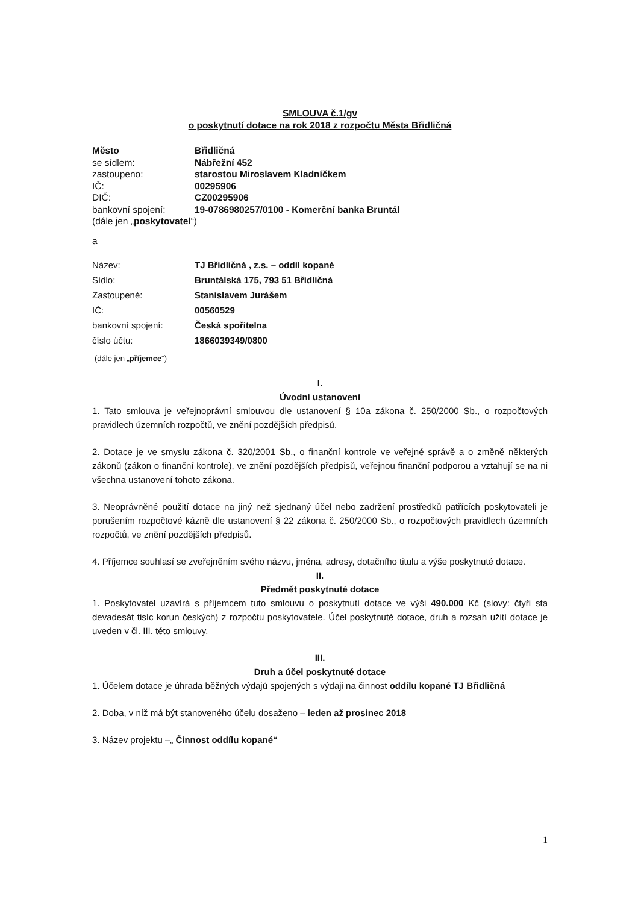SMLOUVA č.1/gv
o poskytnutí dotace na rok 2018 z rozpočtu Města Břidličná
| Město | Břidličná |
| se sídlem: | Nábřežní 452 |
| zastoupeno: | starostou Miroslavem Kladníčkem |
| IČ: | 00295906 |
| DIČ: | CZ00295906 |
| bankovní spojení: | 19-0786980257/0100 - Komerční banka Bruntál |
| (dále jen „ poskytovatel “) | |
a
| Název: | TJ Břidličná , z.s. – oddíl kopané |
| Sídlo: | Bruntálská 175, 793 51 Břidličná |
| Zastoupené: | Stanislavem Jurášem |
| IČ: | 00560529 |
| bankovní spojení: | Česká spořitelna |
| číslo účtu: | 1866039349/0800 |
(dále jen „příjemce“)
I.
Úvodní ustanovení
1. Tato smlouva je veřejnoprávní smlouvou dle ustanovení § 10a zákona č. 250/2000 Sb., o rozpočtových pravidlech územních rozpočtů, ve znění pozdějších předpisů.
2. Dotace je ve smyslu zákona č. 320/2001 Sb., o finanční kontrole ve veřejné správě a o změně některých zákonů (zákon o finanční kontrole), ve znění pozdějších předpisů, veřejnou finanční podporou a vztahují se na ni všechna ustanovení tohoto zákona.
3. Neoprávněné použití dotace na jiný než sjednaný účel nebo zadržení prostředků patřících poskytovateli je porušením rozpočtové kázně dle ustanovení § 22 zákona č. 250/2000 Sb., o rozpočtových pravidlech územních rozpočtů, ve znění pozdějších předpisů.
4. Příjemce souhlasí se zveřejněním svého názvu, jména, adresy, dotačního titulu a výše poskytnuté dotace.
II.
Předmět poskytnuté dotace
1. Poskytovatel uzavírá s příjemcem tuto smlouvu o poskytnutí dotace ve výši 490.000 Kč (slovy: čtyři sta devadesát tisíc korun českých) z rozpočtu poskytovatele. Účel poskytnuté dotace, druh a rozsah užití dotace je uveden v čl. III. této smlouvy.
III.
Druh a účel poskytnuté dotace
1. Účelem dotace je úhrada běžných výdajů spojených s výdaji na činnost oddílu kopané TJ Břidličná
2. Doba, v níž má být stanoveného účelu dosaženo – leden až prosinec 2018
3. Název projektu –„ Činnost oddílu kopané“
1